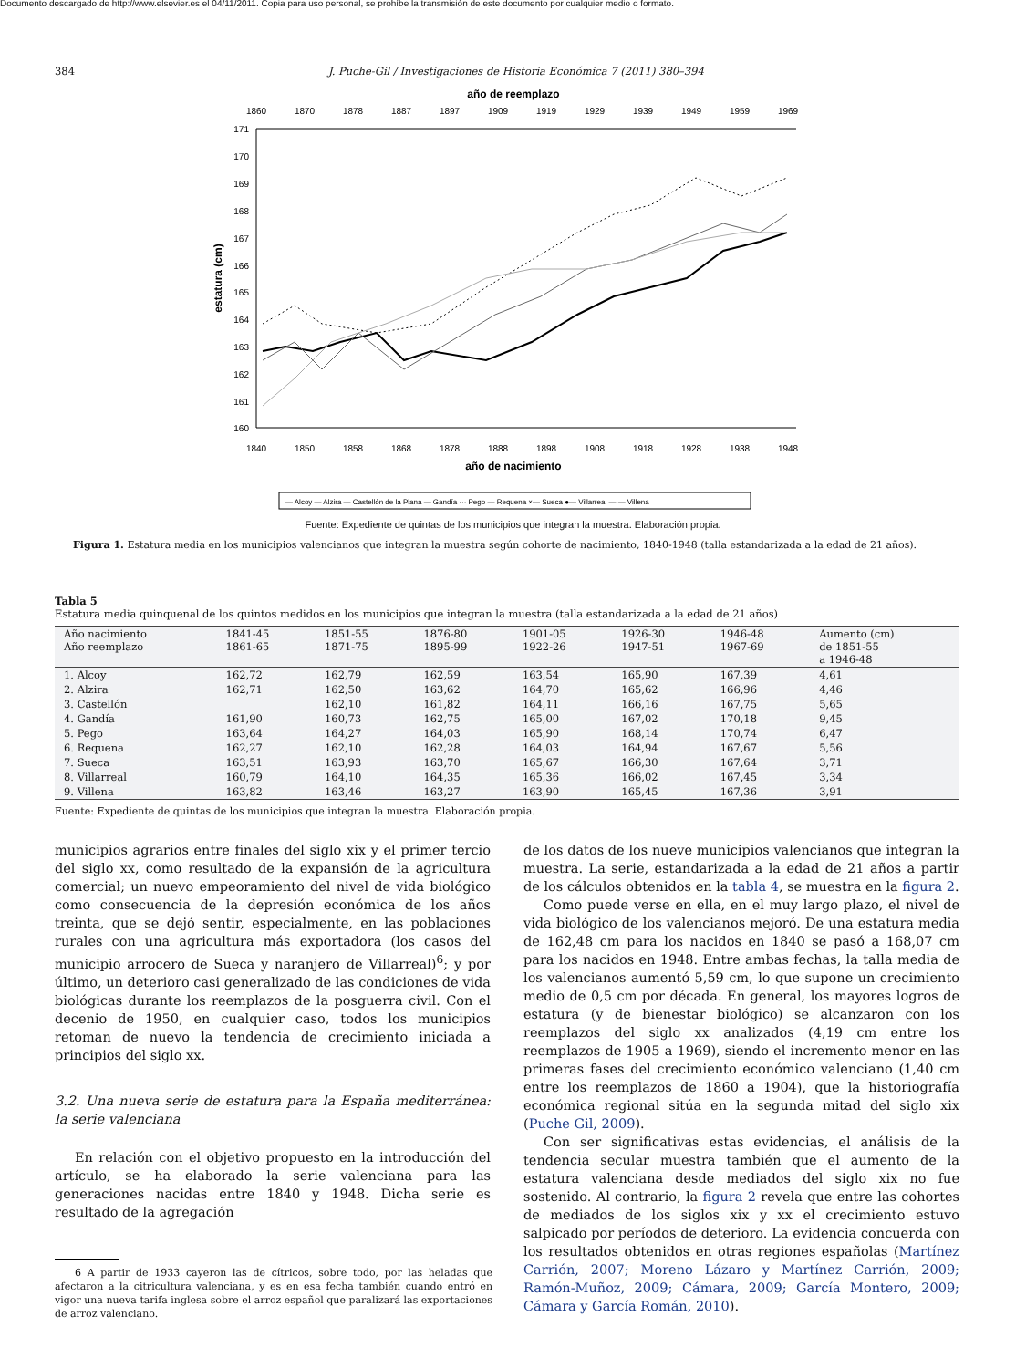Documento descargado de http://www.elsevier.es el 04/11/2011. Copia para uso personal, se prohíbe la transmisión de este documento por cualquier medio o formato.
384 J. Puche-Gil / Investigaciones de Historia Económica 7 (2011) 380–394
año de reemplazo
1860
1870
1878
1887
1897
1909
1919
1929
1939
1949
1959
1969
171
170
169
168
167
166
165
164
163
162
161
160
estatura (cm)
1840
1850
1858
1868
1878
1888
1898
1908
1918
1928
1938
1948
año de nacimiento
— Alcoy — Alzira — Castellón de la Plana — Gandía ··· Pego — Requena ×— Sueca ●— Villarreal — — Villena
Fuente: Expediente de quintas de los municipios que integran la muestra. Elaboración propia.
Figura 1. Estatura media en los municipios valencianos que integran la muestra según cohorte de nacimiento, 1840-1948 (talla estandarizada a la edad de 21 años).
Tabla 5
Estatura media quinquenal de los quintos medidos en los municipios que integran la muestra (talla estandarizada a la edad de 21 años)
| Año nacimiento Año reemplazo | 1841-45 1861-65 | 1851-55 1871-75 | 1876-80 1895-99 | 1901-05 1922-26 | 1926-30 1947-51 | 1946-48 1967-69 | Aumento (cm) de 1851-55 a 1946-48 |
| --- | --- | --- | --- | --- | --- | --- | --- |
| 1. Alcoy | 162,72 | 162,79 | 162,59 | 163,54 | 165,90 | 167,39 | 4,61 |
| 2. Alzira | 162,71 | 162,50 | 163,62 | 164,70 | 165,62 | 166,96 | 4,46 |
| 3. Castellón | | 162,10 | 161,82 | 164,11 | 166,16 | 167,75 | 5,65 |
| 4. Gandía | 161,90 | 160,73 | 162,75 | 165,00 | 167,02 | 170,18 | 9,45 |
| 5. Pego | 163,64 | 164,27 | 164,03 | 165,90 | 168,14 | 170,74 | 6,47 |
| 6. Requena | 162,27 | 162,10 | 162,28 | 164,03 | 164,94 | 167,67 | 5,56 |
| 7. Sueca | 163,51 | 163,93 | 163,70 | 165,67 | 166,30 | 167,64 | 3,71 |
| 8. Villarreal | 160,79 | 164,10 | 164,35 | 165,36 | 166,02 | 167,45 | 3,34 |
| 9. Villena | 163,82 | 163,46 | 163,27 | 163,90 | 165,45 | 167,36 | 3,91 |
Fuente: Expediente de quintas de los municipios que integran la muestra. Elaboración propia.
municipios agrarios entre finales del siglo xix y el primer tercio del siglo xx, como resultado de la expansión de la agricultura comercial; un nuevo empeoramiento del nivel de vida biológico como consecuencia de la depresión económica de los años treinta, que se dejó sentir, especialmente, en las poblaciones rurales con una agricultura más exportadora (los casos del municipio arrocero de Sueca y naranjero de Villarreal)<sup>6</sup>; y por último, un deterioro casi generalizado de las condiciones de vida biológicas durante los reemplazos de la posguerra civil. Con el decenio de 1950, en cualquier caso, todos los municipios retoman de nuevo la tendencia de crecimiento iniciada a principios del siglo xx.
3.2. Una nueva serie de estatura para la España mediterránea: la serie valenciana
En relación con el objetivo propuesto en la introducción del artículo, se ha elaborado la serie valenciana para las generaciones nacidas entre 1840 y 1948. Dicha serie es resultado de la agregación
6 A partir de 1933 cayeron las de cítricos, sobre todo, por las heladas que afectaron a la citricultura valenciana, y es en esa fecha también cuando entró en vigor una nueva tarifa inglesa sobre el arroz español que paralizará las exportaciones de arroz valenciano.
de los datos de los nueve municipios valencianos que integran la muestra. La serie, estandarizada a la edad de 21 años a partir de los cálculos obtenidos en la tabla 4, se muestra en la figura 2.
Como puede verse en ella, en el muy largo plazo, el nivel de vida biológico de los valencianos mejoró. De una estatura media de 162,48 cm para los nacidos en 1840 se pasó a 168,07 cm para los nacidos en 1948. Entre ambas fechas, la talla media de los valencianos aumentó 5,59 cm, lo que supone un crecimiento medio de 0,5 cm por década. En general, los mayores logros de estatura (y de bienestar biológico) se alcanzaron con los reemplazos del siglo xx analizados (4,19 cm entre los reemplazos de 1905 a 1969), siendo el incremento menor en las primeras fases del crecimiento económico valenciano (1,40 cm entre los reemplazos de 1860 a 1904), que la historiografía económica regional sitúa en la segunda mitad del siglo xix (Puche Gil, 2009).
Con ser significativas estas evidencias, el análisis de la tendencia secular muestra también que el aumento de la estatura valenciana desde mediados del siglo xix no fue sostenido. Al contrario, la figura 2 revela que entre las cohortes de mediados de los siglos xix y xx el crecimiento estuvo salpicado por períodos de deterioro. La evidencia concuerda con los resultados obtenidos en otras regiones españolas (Martínez Carrión, 2007; Moreno Lázaro y Martínez Carrión, 2009; Ramón-Muñoz, 2009; Cámara, 2009; García Montero, 2009; Cámara y García Román, 2010).